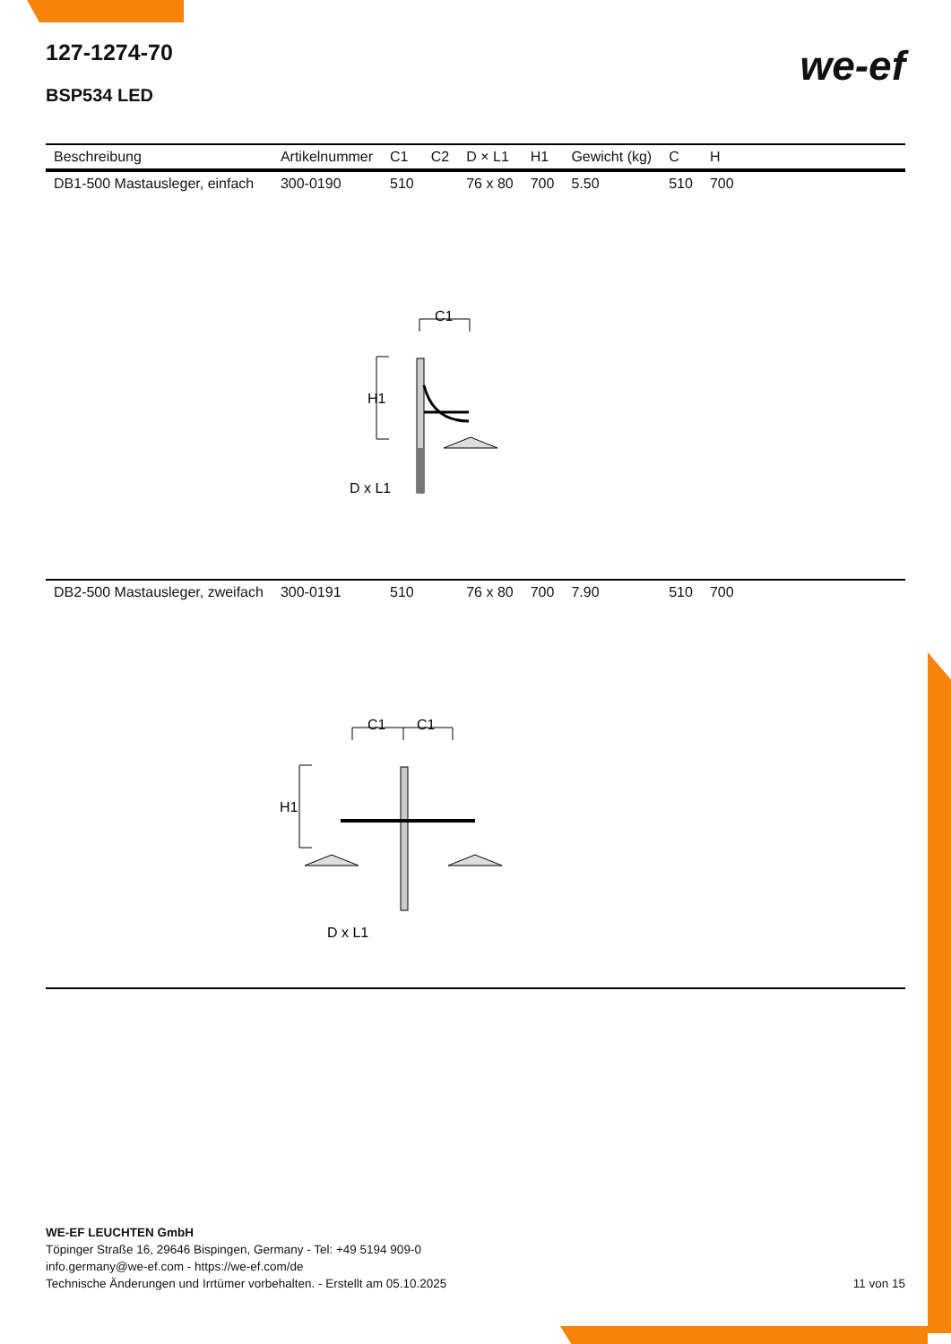127-1274-70
BSP534 LED
we-ef
| Beschreibung | Artikelnummer | C1 | C2 | D × L1 | H1 | Gewicht (kg) | C | H | |
| --- | --- | --- | --- | --- | --- | --- | --- | --- | --- |
| DB1-500 Mastausleger, einfach | 300-0190 | 510 | | 76 x 80 | 700 | 5.50 | 510 | 700 | |
| C1 H1 D x L1 | | | | | | | | | |
| DB2-500 Mastausleger, zweifach | 300-0191 | 510 | | 76 x 80 | 700 | 7.90 | 510 | 700 | |
| C1 C1 H1 D x L1 | | | | | | | | | |
WE-EF LEUCHTEN GmbH
Töpinger Straße 16, 29646 Bispingen, Germany - Tel: +49 5194 909-0
info.germany@we-ef.com - https://we-ef.com/de
Technische Änderungen und Irrtümer vorbehalten. - Erstellt am 05.10.2025 11 von 15